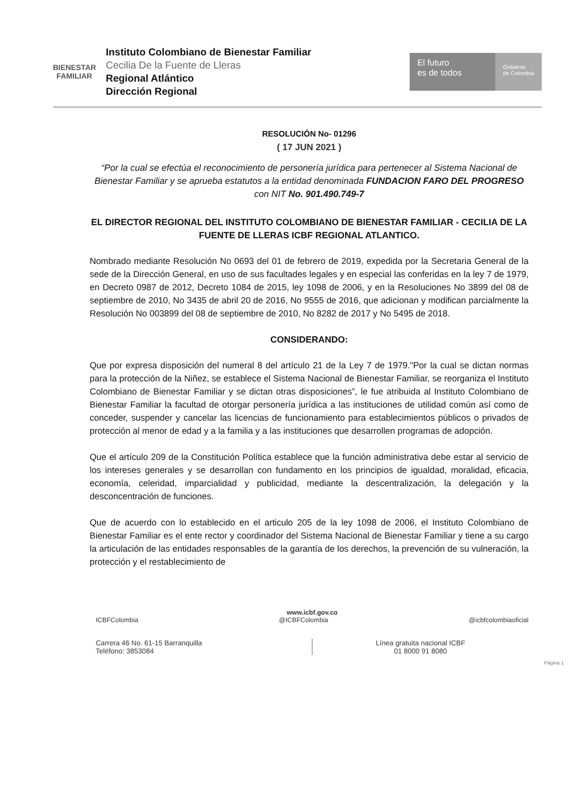BIENESTAR
FAMILIAR
Instituto Colombiano de Bienestar Familiar
Cecilia De la Fuente de Lleras
Regional Atlántico
Dirección Regional
El futuro
es de todos
Gobierno
de Colombia
RESOLUCIÓN No- 01296
( 17 JUN 2021 )
“Por la cual se efectúa el reconocimiento de personería jurídica para pertenecer al Sistema Nacional de Bienestar Familiar y se aprueba estatutos a la entidad denominada FUNDACION FARO DEL PROGRESO con NIT No. 901.490.749-7
EL DIRECTOR REGIONAL DEL INSTITUTO COLOMBIANO DE BIENESTAR FAMILIAR - CECILIA DE LA FUENTE DE LLERAS ICBF REGIONAL ATLANTICO.
Nombrado mediante Resolución No 0693 del 01 de febrero de 2019, expedida por la Secretaria General de la sede de la Dirección General, en uso de sus facultades legales y en especial las conferidas en la ley 7 de 1979, en Decreto 0987 de 2012, Decreto 1084 de 2015, ley 1098 de 2006, y en la Resoluciones No 3899 del 08 de septiembre de 2010, No 3435 de abril 20 de 2016, No 9555 de 2016, que adicionan y modifican parcialmente la Resolución No 003899 del 08 de septiembre de 2010, No 8282 de 2017 y No 5495 de 2018.
CONSIDERANDO:
Que por expresa disposición del numeral 8 del artículo 21 de la Ley 7 de 1979."Por la cual se dictan normas para la protección de la Niñez, se establece el Sistema Nacional de Bienestar Familiar, se reorganiza el Instituto Colombiano de Bienestar Familiar y se dictan otras disposiciones”, le fue atribuida al Instituto Colombiano de Bienestar Familiar la facultad de otorgar personería jurídica a las instituciones de utilidad común así como de conceder, suspender y cancelar las licencias de funcionamiento para establecimientos públicos o privados de protección al menor de edad y a la familia y a las instituciones que desarrollen programas de adopción.
Que el artículo 209 de la Constitución Política establece que la función administrativa debe estar al servicio de los intereses generales y se desarrollan con fundamento en los principios de igualdad, moralidad, eficacia, economía, celeridad, imparcialidad y publicidad, mediante la descentralización, la delegación y la desconcentración de funciones.
Que de acuerdo con lo establecido en el articulo 205 de la ley 1098 de 2006, el Instituto Colombiano de Bienestar Familiar es el ente rector y coordinador del Sistema Nacional de Bienestar Familiar y tiene a su cargo la articulación de las entidades responsables de la garantía de los derechos, la prevención de su vulneración, la protección y el restablecimiento de
Página 1
www.icbf.gov.co
ICBFColombia @ICBFColombia @icbfcolombiaoficial
Carrera 46 No. 61-15 Barranquilla
Teléfono: 3853084
Línea gratuita nacional ICBF
01 8000 91 8080